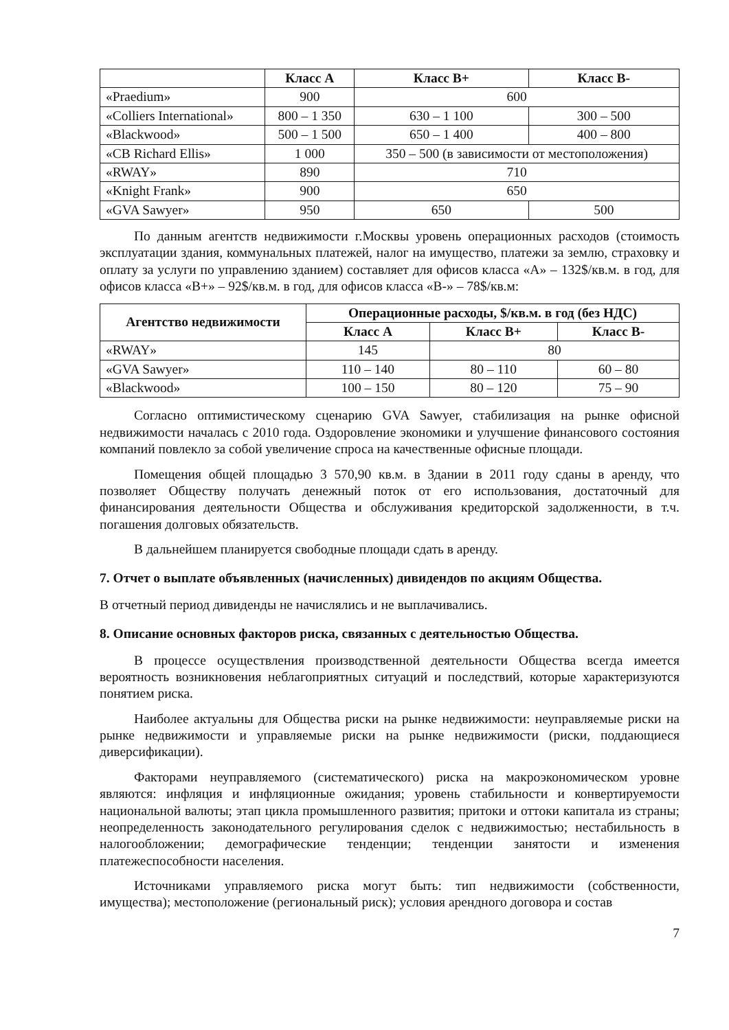| | Класс А | Класс В+ | Класс В- |
| --- | --- | --- | --- |
| «Praedium» | 900 | 600 | |
| «Colliers International» | 800 – 1 350 | 630 – 1 100 | 300 – 500 |
| «Blackwood» | 500 – 1 500 | 650 – 1 400 | 400 – 800 |
| «CB Richard Ellis» | 1 000 | 350 – 500 (в зависимости от местоположения) | |
| «RWAY» | 890 | 710 | |
| «Knight Frank» | 900 | 650 | |
| «GVA Sawyer» | 950 | 650 | 500 |
По данным агентств недвижимости г.Москвы уровень операционных расходов (стоимость эксплуатации здания, коммунальных платежей, налог на имущество, платежи за землю, страховку и оплату за услуги по управлению зданием) составляет для офисов класса «А» – 132$/кв.м. в год, для офисов класса «В+» – 92$/кв.м. в год, для офисов класса «В-» – 78$/кв.м:
| Агентство недвижимости | Операционные расходы, $/кв.м. в год (без НДС) | | |
| --- | --- | --- | --- |
| | Класс А | Класс В+ | Класс В- |
| «RWAY» | 145 | 80 | |
| «GVA Sawyer» | 110 – 140 | 80 – 110 | 60 – 80 |
| «Blackwood» | 100 – 150 | 80 – 120 | 75 – 90 |
Согласно оптимистическому сценарию GVA Sawyer, стабилизация на рынке офисной недвижимости началась с 2010 года. Оздоровление экономики и улучшение финансового состояния компаний повлекло за собой увеличение спроса на качественные офисные площади.
Помещения общей площадью 3 570,90 кв.м. в Здании в 2011 году сданы в аренду, что позволяет Обществу получать денежный поток от его использования, достаточный для финансирования деятельности Общества и обслуживания кредиторской задолженности, в т.ч. погашения долговых обязательств.
В дальнейшем планируется свободные площади сдать в аренду.
7. Отчет о выплате объявленных (начисленных) дивидендов по акциям Общества.
В отчетный период дивиденды не начислялись и не выплачивались.
8. Описание основных факторов риска, связанных с деятельностью Общества.
В процессе осуществления производственной деятельности Общества всегда имеется вероятность возникновения неблагоприятных ситуаций и последствий, которые характеризуются понятием риска.
Наиболее актуальны для Общества риски на рынке недвижимости: неуправляемые риски на рынке недвижимости и управляемые риски на рынке недвижимости (риски, поддающиеся диверсификации).
Факторами неуправляемого (систематического) риска на макроэкономическом уровне являются: инфляция и инфляционные ожидания; уровень стабильности и конвертируемости национальной валюты; этап цикла промышленного развития; притоки и оттоки капитала из страны; неопределенность законодательного регулирования сделок с недвижимостью; нестабильность в налогообложении; демографические тенденции; тенденции занятости и изменения платежеспособности населения.
Источниками управляемого риска могут быть: тип недвижимости (собственности, имущества); местоположение (региональный риск); условия арендного договора и состав
7